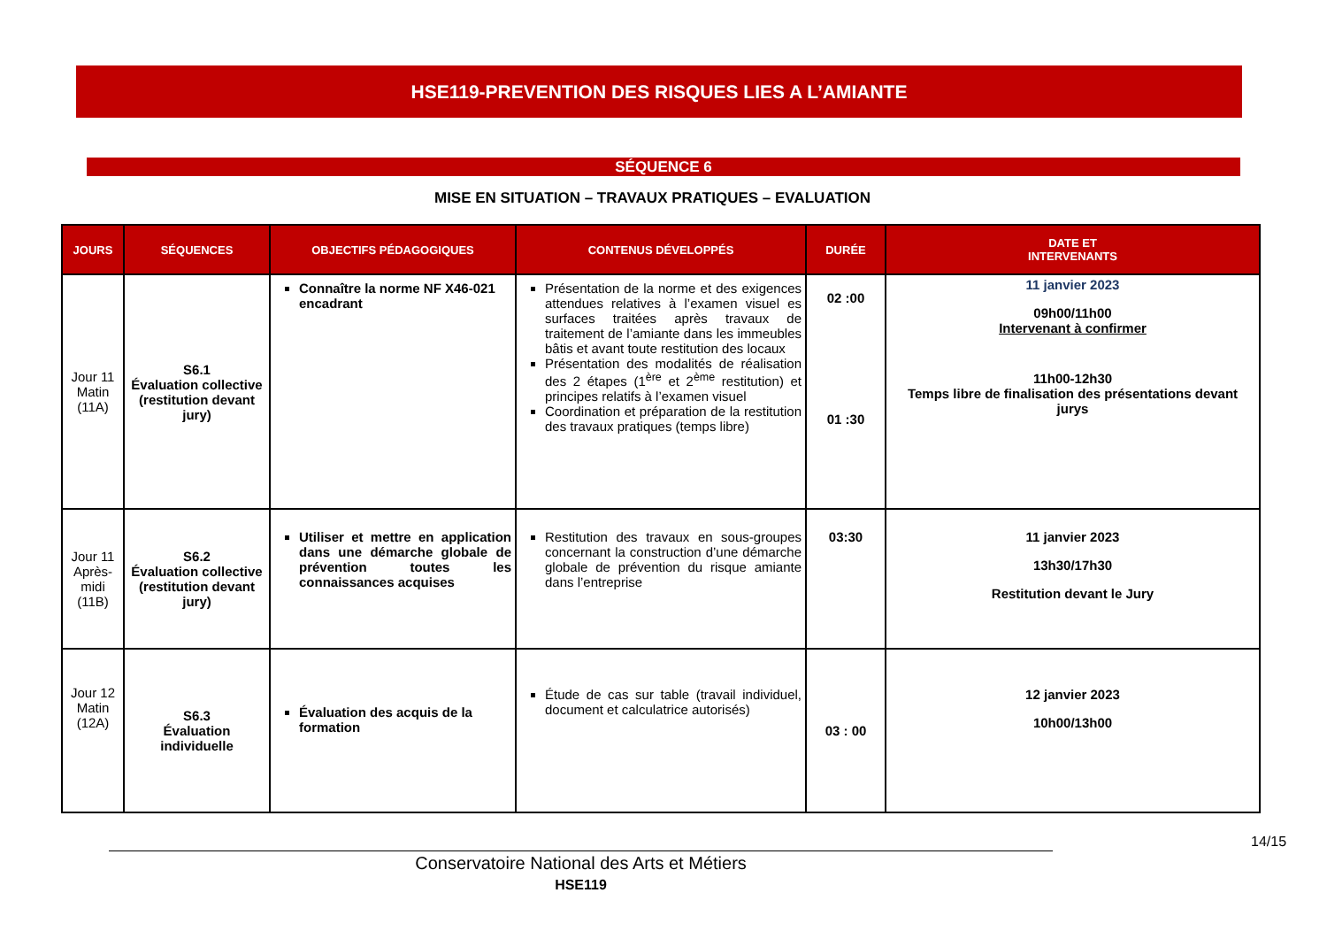HSE119-PREVENTION DES RISQUES LIES A L’AMIANTE
SÉQUENCE 6
MISE EN SITUATION – TRAVAUX PRATIQUES – EVALUATION
| JOURS | SÉQUENCES | OBJECTIFS PÉDAGOGIQUES | CONTENUS DÉVELOPPÉS | DURÉE | DATE ET INTERVENANTS |
| --- | --- | --- | --- | --- | --- |
| Jour 11 Matin (11A) | S6.1 Évaluation collective (restitution devant jury) | Connaître la norme NF X46-021 encadrant | Présentation de la norme et des exigences attendues relatives à l’examen visuel es surfaces traitées après travaux de traitement de l’amiante dans les immeubles bâtis et avant toute restitution des locaux Présentation des modalités de réalisation des 2 étapes (1<sup>ère</sup> et 2<sup>ème</sup> restitution) et principes relatifs à l’examen visuel Coordination et préparation de la restitution des travaux pratiques (temps libre) | 02 :00 01 :30 | 11 janvier 2023 09h00/11h00 Intervenant à confirmer 11h00-12h30 Temps libre de finalisation des présentations devant jurys |
| Jour 11 Après-midi (11B) | S6.2 Évaluation collective (restitution devant jury) | Utiliser et mettre en application dans une démarche globale de prévention toutes les connaissances acquises | Restitution des travaux en sous-groupes concernant la construction d’une démarche globale de prévention du risque amiante dans l’entreprise | 03:30 | 11 janvier 2023 13h30/17h30 Restitution devant le Jury |
| Jour 12 Matin (12A) | S6.3 Évaluation individuelle | Évaluation des acquis de la formation | Étude de cas sur table (travail individuel, document et calculatrice autorisés) | 03 : 00 | 12 janvier 2023 10h00/13h00 |
14/15
Conservatoire National des Arts et Métiers
HSE119